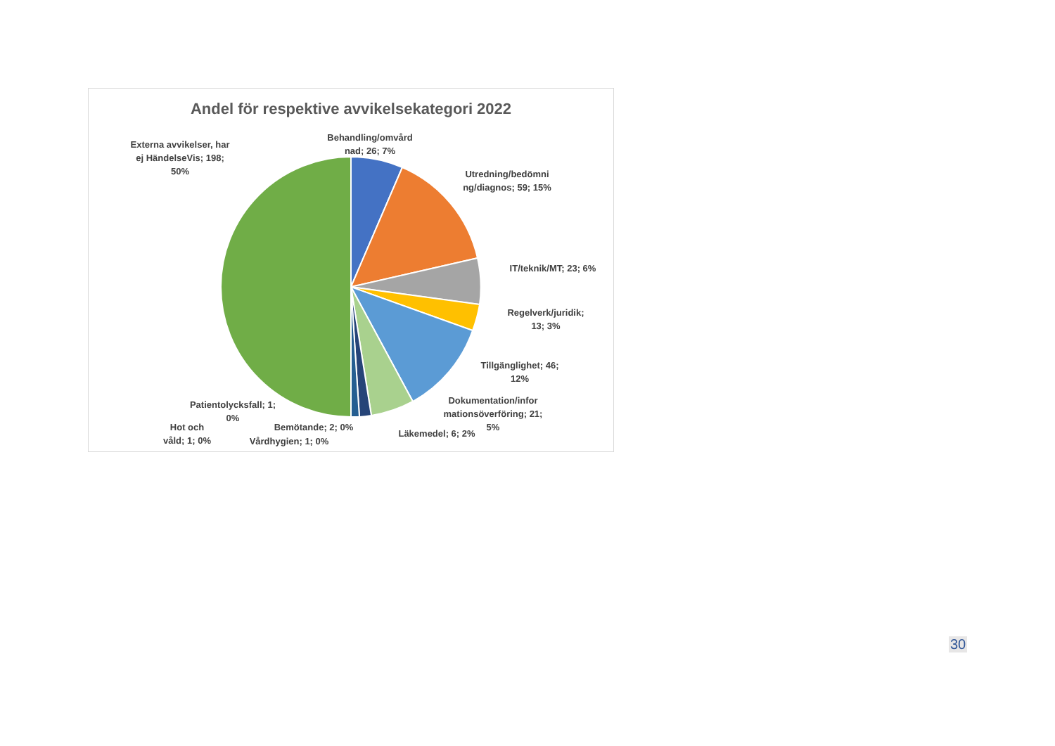Andel för respektive avvikelsekategori 2022
Externa avvikelser, har ej HändelseVis; 198; 50%
Behandling/omvård nad; 26; 7%
Utredning/bedömni ng/diagnos; 59; 15%
IT/teknik/MT; 23; 6%
Regelverk/juridik; 13; 3%
Tillgänglighet; 46; 12%
Dokumentation/infor mationsöverföring; 21; 5%
Läkemedel; 6; 2%
Patientolycksfall; 1; 0%
Bemötande; 2; 0%
Hot och våld; 1; 0%
Vårdhygien; 1; 0%
30